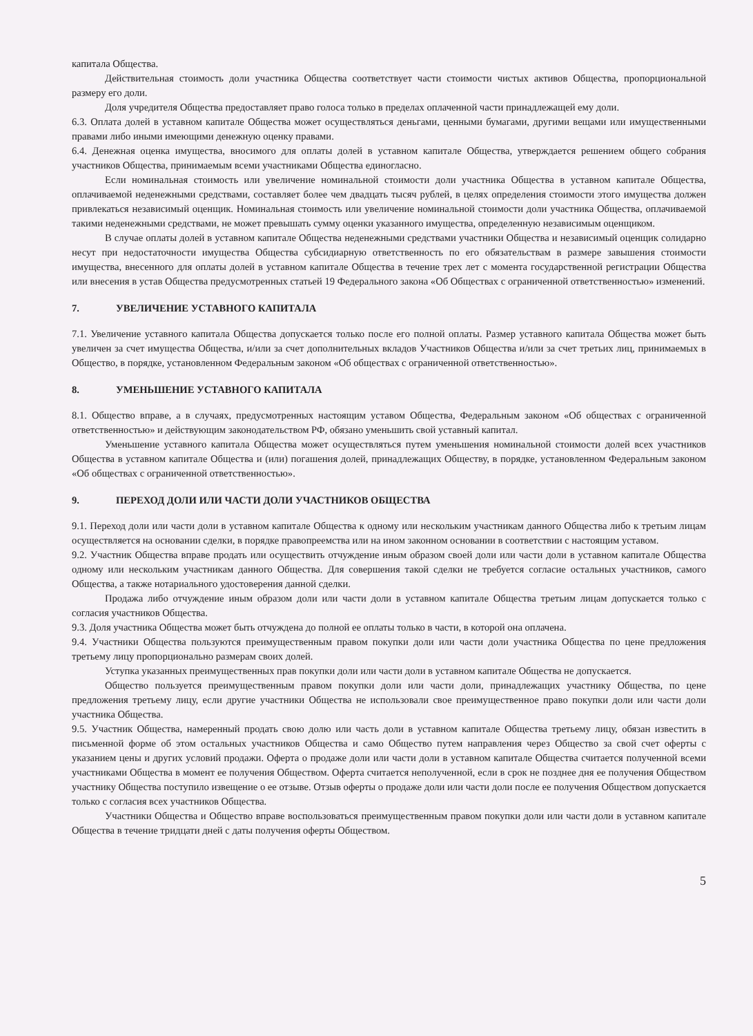капитала Общества.
Действительная стоимость доли участника Общества соответствует части стоимости чистых активов Общества, пропорциональной размеру его доли.
Доля учредителя Общества предоставляет право голоса только в пределах оплаченной части принадлежащей ему доли.
6.3. Оплата долей в уставном капитале Общества может осуществляться деньгами, ценными бумагами, другими вещами или имущественными правами либо иными имеющими денежную оценку правами.
6.4. Денежная оценка имущества, вносимого для оплаты долей в уставном капитале Общества, утверждается решением общего собрания участников Общества, принимаемым всеми участниками Общества единогласно.
Если номинальная стоимость или увеличение номинальной стоимости доли участника Общества в уставном капитале Общества, оплачиваемой неденежными средствами, составляет более чем двадцать тысяч рублей, в целях определения стоимости этого имущества должен привлекаться независимый оценщик. Номинальная стоимость или увеличение номинальной стоимости доли участника Общества, оплачиваемой такими неденежными средствами, не может превышать сумму оценки указанного имущества, определенную независимым оценщиком.
В случае оплаты долей в уставном капитале Общества неденежными средствами участники Общества и независимый оценщик солидарно несут при недостаточности имущества Общества субсидиарную ответственность по его обязательствам в размере завышения стоимости имущества, внесенного для оплаты долей в уставном капитале Общества в течение трех лет с момента государственной регистрации Общества или внесения в устав Общества предусмотренных статьей 19 Федерального закона «Об Обществах с ограниченной ответственностью» изменений.
7. УВЕЛИЧЕНИЕ УСТАВНОГО КАПИТАЛА
7.1. Увеличение уставного капитала Общества допускается только после его полной оплаты. Размер уставного капитала Общества может быть увеличен за счет имущества Общества, и/или за счет дополнительных вкладов Участников Общества и/или за счет третьих лиц, принимаемых в Общество, в порядке, установленном Федеральным законом «Об обществах с ограниченной ответственностью».
8. УМЕНЬШЕНИЕ УСТАВНОГО КАПИТАЛА
8.1. Общество вправе, а в случаях, предусмотренных настоящим уставом Общества, Федеральным законом «Об обществах с ограниченной ответственностью» и действующим законодательством РФ, обязано уменьшить свой уставный капитал.
Уменьшение уставного капитала Общества может осуществляться путем уменьшения номинальной стоимости долей всех участников Общества в уставном капитале Общества и (или) погашения долей, принадлежащих Обществу, в порядке, установленном Федеральным законом «Об обществах с ограниченной ответственностью».
9. ПЕРЕХОД ДОЛИ ИЛИ ЧАСТИ ДОЛИ УЧАСТНИКОВ ОБЩЕСТВА
9.1. Переход доли или части доли в уставном капитале Общества к одному или нескольким участникам данного Общества либо к третьим лицам осуществляется на основании сделки, в порядке правопреемства или на ином законном основании в соответствии с настоящим уставом.
9.2. Участник Общества вправе продать или осуществить отчуждение иным образом своей доли или части доли в уставном капитале Общества одному или нескольким участникам данного Общества. Для совершения такой сделки не требуется согласие остальных участников, самого Общества, а также нотариального удостоверения данной сделки.
Продажа либо отчуждение иным образом доли или части доли в уставном капитале Общества третьим лицам допускается только с согласия участников Общества.
9.3. Доля участника Общества может быть отчуждена до полной ее оплаты только в части, в которой она оплачена.
9.4. Участники Общества пользуются преимущественным правом покупки доли или части доли участника Общества по цене предложения третьему лицу пропорционально размерам своих долей.
Уступка указанных преимущественных прав покупки доли или части доли в уставном капитале Общества не допускается.
Общество пользуется преимущественным правом покупки доли или части доли, принадлежащих участнику Общества, по цене предложения третьему лицу, если другие участники Общества не использовали свое преимущественное право покупки доли или части доли участника Общества.
9.5. Участник Общества, намеренный продать свою долю или часть доли в уставном капитале Общества третьему лицу, обязан известить в письменной форме об этом остальных участников Общества и само Общество путем направления через Общество за свой счет оферты с указанием цены и других условий продажи. Оферта о продаже доли или части доли в уставном капитале Общества считается полученной всеми участниками Общества в момент ее получения Обществом. Оферта считается неполученной, если в срок не позднее дня ее получения Обществом участнику Общества поступило извещение о ее отзыве. Отзыв оферты о продаже доли или части доли после ее получения Обществом допускается только с согласия всех участников Общества.
Участники Общества и Общество вправе воспользоваться преимущественным правом покупки доли или части доли в уставном капитале Общества в течение тридцати дней с даты получения оферты Обществом.
5